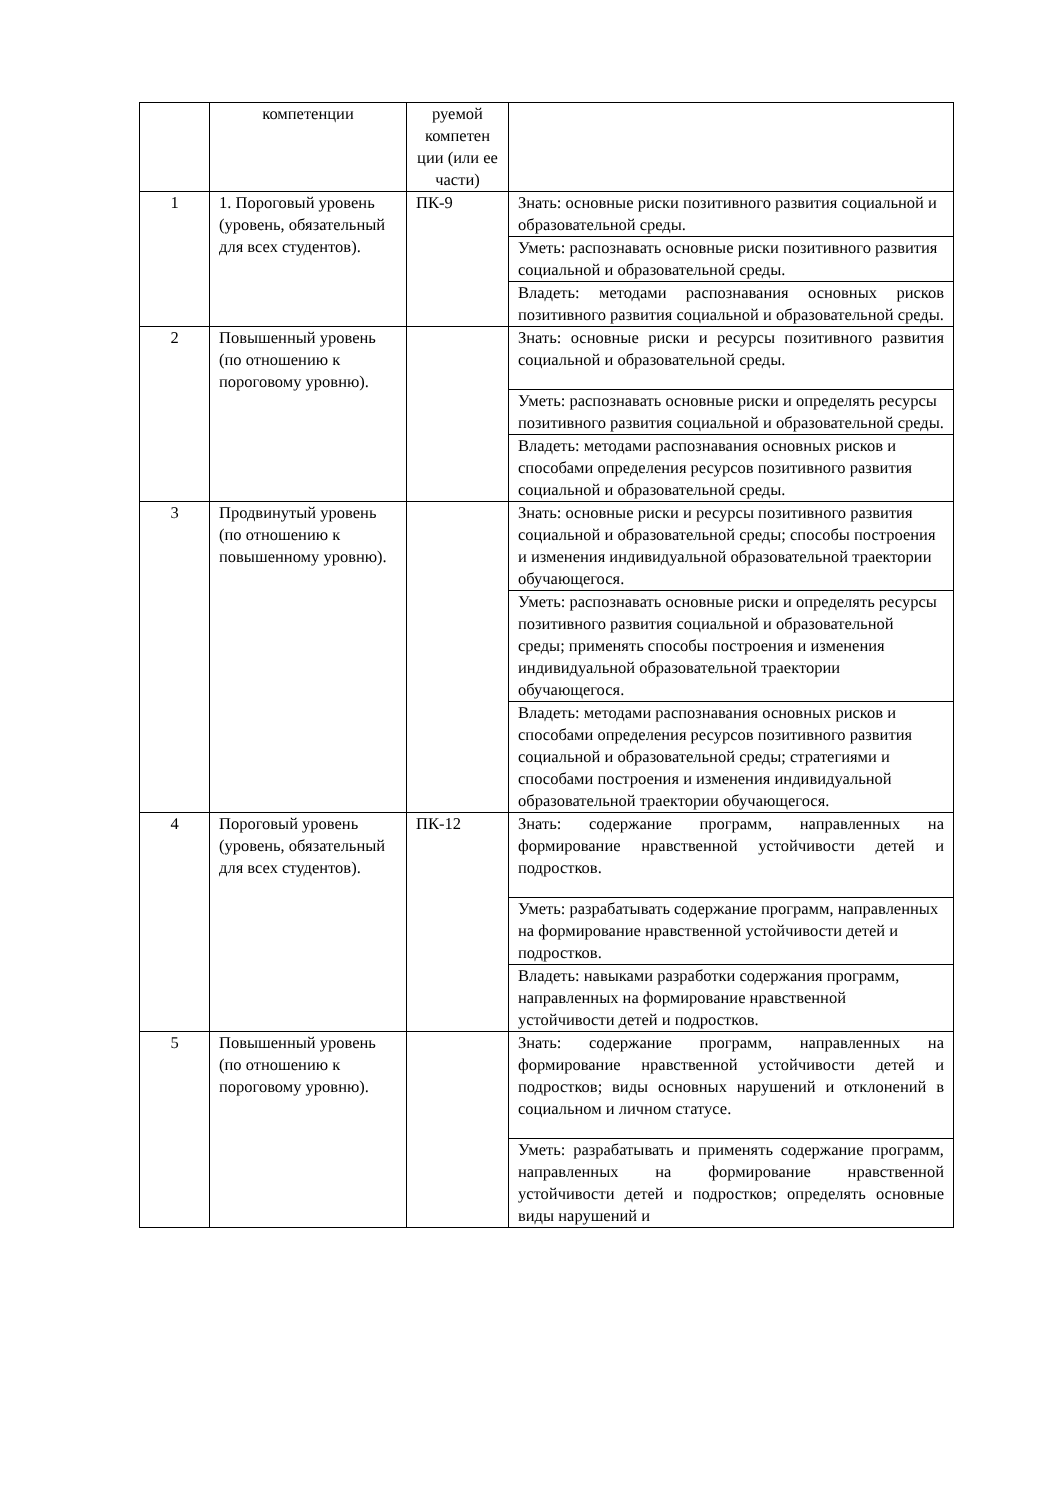| | компетенции | руемой компетен ции (или ее части) | |
| 1 | 1. Пороговый уровень (уровень, обязательный для всех студентов). | ПК-9 | Знать: основные риски позитивного развития социальной и образовательной среды. |
| | | | Уметь: распознавать основные риски позитивного развития социальной и образовательной среды. |
| | | | Владеть: методами распознавания основных рисков позитивного развития социальной и образовательной среды. |
| 2 | Повышенный уровень (по отношению к пороговому уровню). | | Знать: основные риски и ресурсы позитивного развития социальной и образовательной среды. |
| | | | Уметь: распознавать основные риски и определять ресурсы позитивного развития социальной и образовательной среды. |
| | | | Владеть: методами распознавания основных рисков и способами определения ресурсов позитивного развития социальной и образовательной среды. |
| 3 | Продвинутый уровень (по отношению к повышенному уровню). | | Знать: основные риски и ресурсы позитивного развития социальной и образовательной среды; способы построения и изменения индивидуальной образовательной траектории обучающегося. |
| | | | Уметь: распознавать основные риски и определять ресурсы позитивного развития социальной и образовательной среды; применять способы построения и изменения индивидуальной образовательной траектории обучающегося. |
| | | | Владеть: методами распознавания основных рисков и способами определения ресурсов позитивного развития социальной и образовательной среды; стратегиями и способами построения и изменения индивидуальной образовательной траектории обучающегося. |
| 4 | Пороговый уровень (уровень, обязательный для всех студентов). | ПК-12 | Знать: содержание программ, направленных на формирование нравственной устойчивости детей и подростков. |
| | | | Уметь: разрабатывать содержание программ, направленных на формирование нравственной устойчивости детей и подростков. |
| | | | Владеть: навыками разработки содержания программ, направленных на формирование нравственной устойчивости детей и подростков. |
| 5 | Повышенный уровень (по отношению к пороговому уровню). | | Знать: содержание программ, направленных на формирование нравственной устойчивости детей и подростков; виды основных нарушений и отклонений в социальном и личном статусе. |
| | | | Уметь: разрабатывать и применять содержание программ, направленных на формирование нравственной устойчивости детей и подростков; определять основные виды нарушений и |